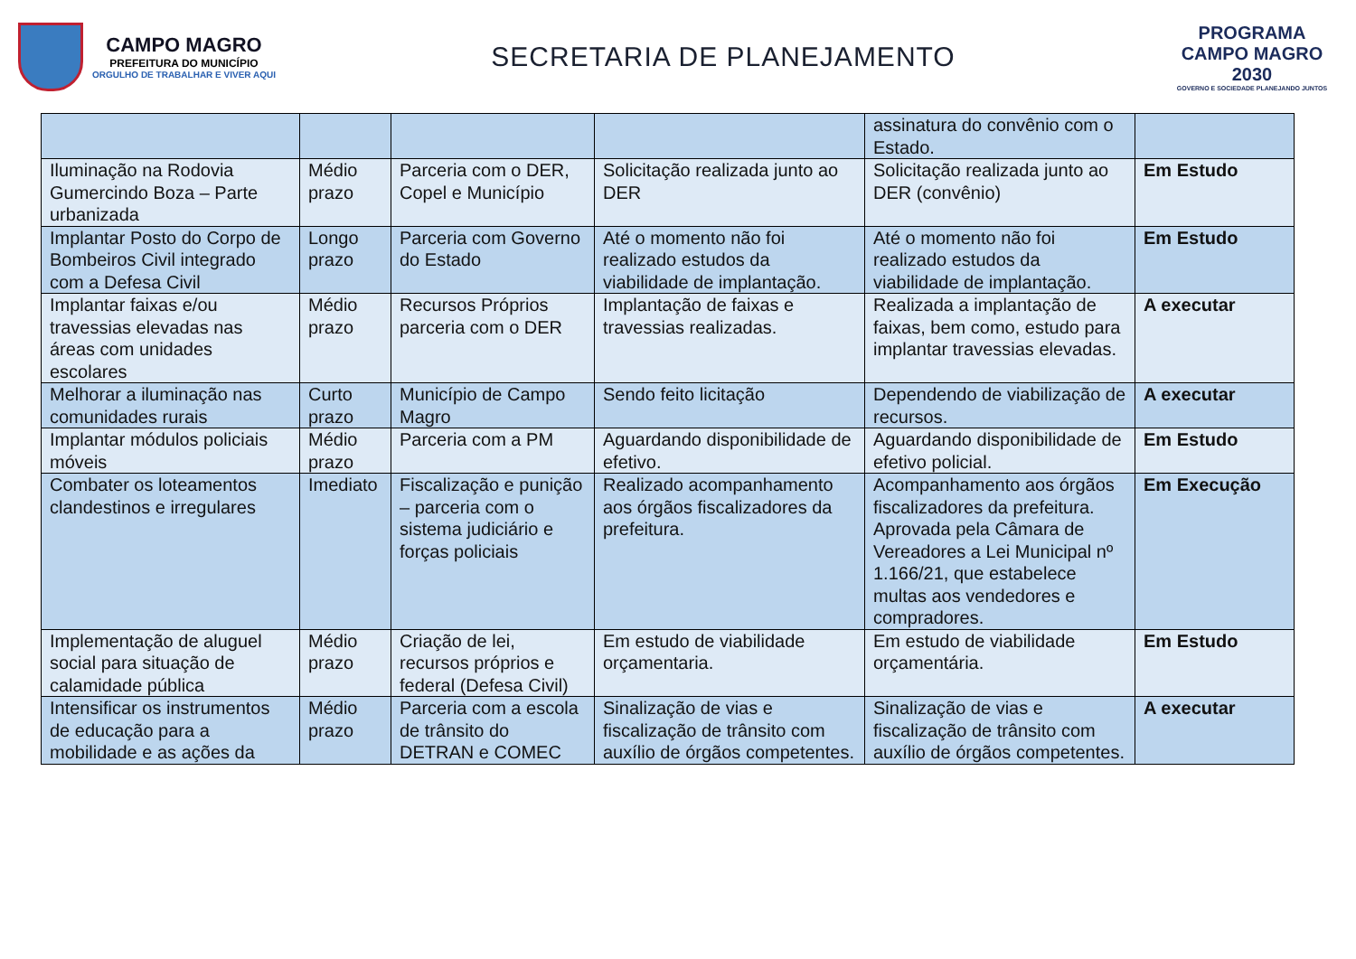CAMPO MAGRO
PREFEITURA DO MUNICÍPIO
ORGULHO DE TRABALHAR E VIVER AQUI
SECRETARIA DE PLANEJAMENTO
PROGRAMA
CAMPO MAGRO
2030
GOVERNO E SOCIEDADE PLANEJANDO JUNTOS
| | | | | assinatura do convênio com o Estado. | |
| Iluminação na Rodovia Gumercindo Boza – Parte urbanizada | Médio prazo | Parceria com o DER, Copel e Município | Solicitação realizada junto ao DER | Solicitação realizada junto ao DER (convênio) | Em Estudo |
| Implantar Posto do Corpo de Bombeiros Civil integrado com a Defesa Civil | Longo prazo | Parceria com Governo do Estado | Até o momento não foi realizado estudos da viabilidade de implantação. | Até o momento não foi realizado estudos da viabilidade de implantação. | Em Estudo |
| Implantar faixas e/ou travessias elevadas nas áreas com unidades escolares | Médio prazo | Recursos Próprios parceria com o DER | Implantação de faixas e travessias realizadas. | Realizada a implantação de faixas, bem como, estudo para implantar travessias elevadas. | A executar |
| Melhorar a iluminação nas comunidades rurais | Curto prazo | Município de Campo Magro | Sendo feito licitação | Dependendo de viabilização de recursos. | A executar |
| Implantar módulos policiais móveis | Médio prazo | Parceria com a PM | Aguardando disponibilidade de efetivo. | Aguardando disponibilidade de efetivo policial. | Em Estudo |
| Combater os loteamentos clandestinos e irregulares | Imediato | Fiscalização e punição – parceria com o sistema judiciário e forças policiais | Realizado acompanhamento aos órgãos fiscalizadores da prefeitura. | Acompanhamento aos órgãos fiscalizadores da prefeitura. Aprovada pela Câmara de Vereadores a Lei Municipal nº 1.166/21, que estabelece multas aos vendedores e compradores. | Em Execução |
| Implementação de aluguel social para situação de calamidade pública | Médio prazo | Criação de lei, recursos próprios e federal (Defesa Civil) | Em estudo de viabilidade orçamentaria. | Em estudo de viabilidade orçamentária. | Em Estudo |
| Intensificar os instrumentos de educação para a mobilidade e as ações da | Médio prazo | Parceria com a escola de trânsito do DETRAN e COMEC | Sinalização de vias e fiscalização de trânsito com auxílio de órgãos competentes. | Sinalização de vias e fiscalização de trânsito com auxílio de órgãos competentes. | A executar |